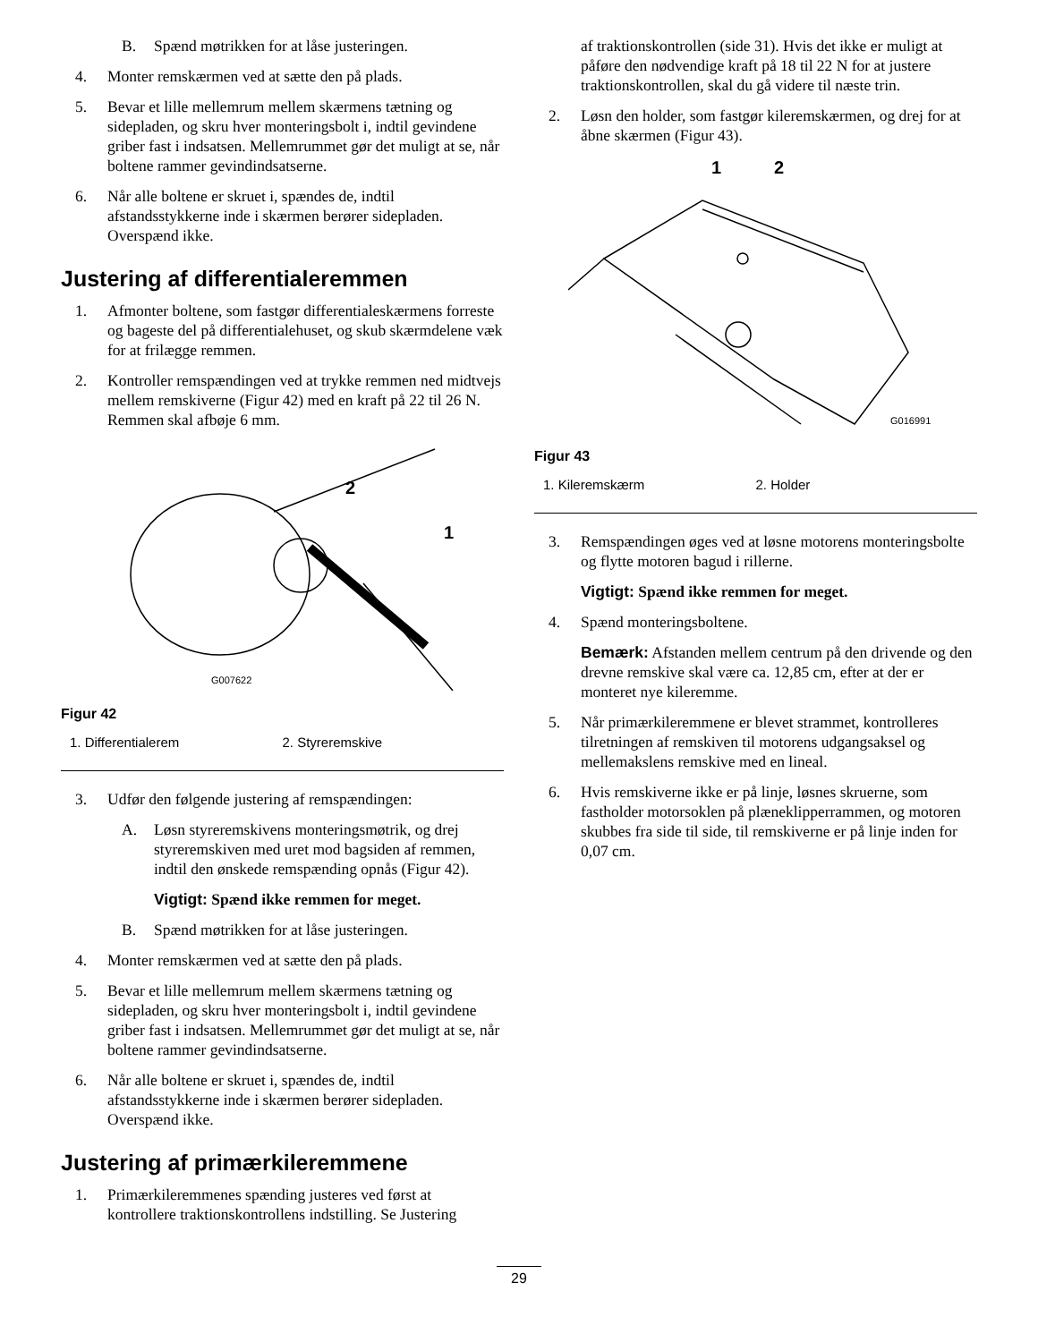B. Spænd møtrikken for at låse justeringen.
4. Monter remskærmen ved at sætte den på plads.
5. Bevar et lille mellemrum mellem skærmens tætning og sidepladen, og skru hver monteringsbolt i, indtil gevindene griber fast i indsatsen. Mellemrummet gør det muligt at se, når boltene rammer gevindindsatserne.
6. Når alle boltene er skruet i, spændes de, indtil afstandsstykkerne inde i skærmen berører sidepladen. Overspænd ikke.
Justering af differentialeremmen
1. Afmonter boltene, som fastgør differentialeskærmens forreste og bageste del på differentialehuset, og skub skærmdelene væk for at frilægge remmen.
2. Kontroller remspændingen ved at trykke remmen ned midtvejs mellem remskiverne (Figur 42) med en kraft på 22 til 26 N. Remmen skal afbøje 6 mm.
2
1
G007622
Figur 42
1. Differentialerem 2. Styreremskive
3. Udfør den følgende justering af remspændingen:
A. Løsn styreremskivens monteringsmøtrik, og drej styreremskiven med uret mod bagsiden af remmen, indtil den ønskede remspænding opnås (Figur 42).
Vigtigt: Spænd ikke remmen for meget.
B. Spænd møtrikken for at låse justeringen.
4. Monter remskærmen ved at sætte den på plads.
5. Bevar et lille mellemrum mellem skærmens tætning og sidepladen, og skru hver monteringsbolt i, indtil gevindene griber fast i indsatsen. Mellemrummet gør det muligt at se, når boltene rammer gevindindsatserne.
6. Når alle boltene er skruet i, spændes de, indtil afstandsstykkerne inde i skærmen berører sidepladen. Overspænd ikke.
Justering af primærkileremmene
1. Primærkileremmenes spænding justeres ved først at kontrollere traktionskontrollens indstilling. Se Justering
af traktionskontrollen (side 31). Hvis det ikke er muligt at påføre den nødvendige kraft på 18 til 22 N for at justere traktionskontrollen, skal du gå videre til næste trin.
2. Løsn den holder, som fastgør kileremskærmen, og drej for at åbne skærmen (Figur 43).
1
2
G016991
Figur 43
1. Kileremskærm 2. Holder
3. Remspændingen øges ved at løsne motorens monteringsbolte og flytte motoren bagud i rillerne.
Vigtigt: Spænd ikke remmen for meget.
4. Spænd monteringsboltene.
Bemærk: Afstanden mellem centrum på den drivende og den drevne remskive skal være ca. 12,85 cm, efter at der er monteret nye kileremme.
5. Når primærkileremmene er blevet strammet, kontrolleres tilretningen af remskiven til motorens udgangsaksel og mellemakslens remskive med en lineal.
6. Hvis remskiverne ikke er på linje, løsnes skruerne, som fastholder motorsoklen på plæneklipperrammen, og motoren skubbes fra side til side, til remskiverne er på linje inden for 0,07 cm.
29